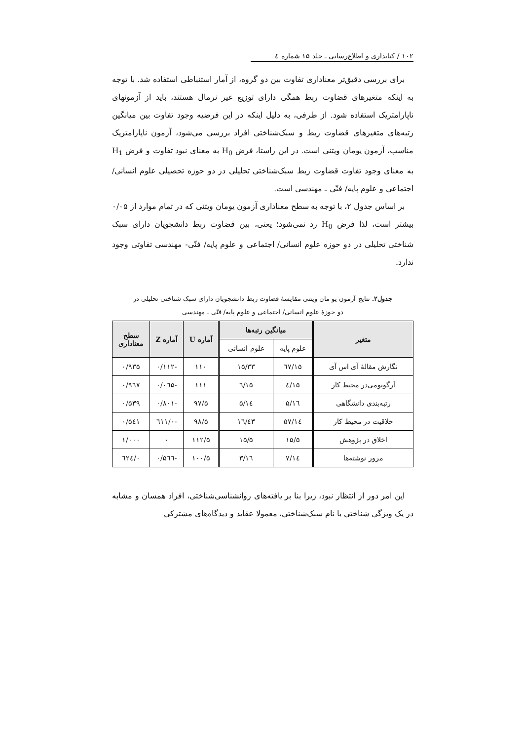۱۰۲ / کتابداری و اطلاع‌رسانی ـ جلد ۱۵ شماره ٤
برای بررسی دقیق‌تر معناداری تفاوت بین دو گروه، از آمار استنباطی استفاده شد. با توجه به اینکه متغیرهای قضاوت ربط همگی دارای توزیع غیر نرمال هستند، باید از آزمونهای ناپارامتریک استفاده شود. از طرفی، به دلیل اینکه در این فرضیه وجود تفاوت بین میانگین رتبه‌های متغیرهای قضاوت ربط و سبک‌شناختی افراد بررسی می‌شود، آزمون ناپارامتریک مناسب، آزمون یومان ویتنی است. در این راستا، فرض H<sub>0</sub> به معنای نبود تفاوت و فرض H<sub>1</sub> به معنای وجود تفاوت قضاوت ربط سبک‌شناختی تحلیلی در دو حوزه تحصیلی علوم انسانی/ اجتماعی و علوم پایه/ فنّی ـ مهندسی است.
بر اساس جدول ۲، با توجه به سطح معناداری آزمون یومان ویتنی که در تمام موارد از ۰/۰۵ بیشتر است، لذا فرض H<sub>0</sub> رد نمی‌شود؛ یعنی، بین قضاوت ربط دانشجویان دارای سبک شناختی تحلیلی در دو حوزه علوم انسانی/ اجتماعی و علوم پایه/ فنّی- مهندسی تفاوتی وجود ندارد.
جدول۲. نتایج آزمون یو مان ویتنی مقایسهٔ قضاوت ربط دانشجویان دارای سبک شناختی تحلیلی در
دو حوزهٔ علوم انسانی/ اجتماعی و علوم پایه/ فنّی ـ مهندسی
| متغیر | میانگین رتبه‌ها | | آماره U | آماره Z | سطح معناداری |
| --- | --- | --- | --- | --- | --- |
| | علوم پایه | علوم انسانی | | | |
| نگارش مقالهٔ آی اس آی | ۱۵/٦۷ | ۱۵/۳۳ | ۱۱۰ | -۰/۱۱۲ | ۰/۹۳۵ |
| آرگونومی‌در محیط کار | ۱۵/٤ | ۱۵/٦ | ۱۱۱ | -۰/۰٦۵ | ۰/۹٦۷ |
| رتبه‌بندی دانشگاهی | ۱٦/۵ | ۱٤/۵ | ۹۷/۵ | -۰/۸۰۱ | ۰/۵۳۹ |
| خلاقیت در محیط کار | ۱٤/۵۷ | ۱٦/٤۳ | ۹۸/۵ | -۰/٦۱۱ | ۰/۵٤۱ |
| اخلاق در پژوهش | ۱۵/۵ | ۱۵/۵ | ۱۱۲/۵ | ۰ | ۱/۰۰۰ |
| مرور نوشته‌ها | ۱٤/۷ | ۱٦/۳ | ۱۰۰/۵ | -۰/۵٦٦ | ۰/٦۲٤ |
این امر دور از انتظار نبود، زیرا بنا بر یافته‌های روانشناسی‌شناختی، افراد همسان و مشابه در یک ویژگی شناختی با نام سبک‌شناختی، معمولا عقاید و دیدگاه‌های مشترکی